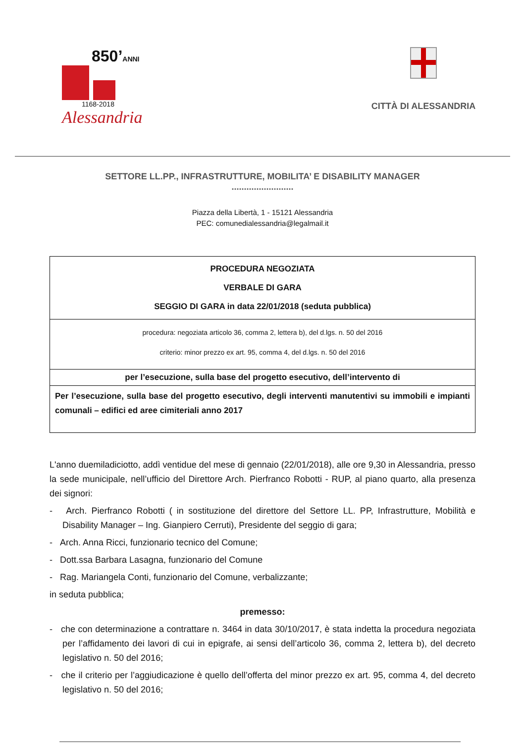850’ANNI
1168-2018
Alessandria
CITTÀ DI ALESSANDRIA
SETTORE LL.PP., INFRASTRUTTURE, MOBILITA’ E DISABILITY MANAGER
.........................
Piazza della Libertà, 1 - 15121 Alessandria
PEC: comunedialessandria@legalmail.it
| PROCEDURA NEGOZIATA VERBALE DI GARA SEGGIO DI GARA in data 22/01/2018 (seduta pubblica) |
| procedura: negoziata articolo 36, comma 2, lettera b), del d.lgs. n. 50 del 2016 criterio: minor prezzo ex art. 95, comma 4, del d.lgs. n. 50 del 2016 |
| per l’esecuzione, sulla base del progetto esecutivo, dell’intervento di |
| Per l’esecuzione, sulla base del progetto esecutivo, degli interventi manutentivi su immobili e impianti comunali – edifici ed aree cimiteriali anno 2017 |
L'anno duemiladiciotto, addì ventidue del mese di gennaio (22/01/2018), alle ore 9,30 in Alessandria, presso la sede municipale, nell’ufficio del Direttore Arch. Pierfranco Robotti - RUP, al piano quarto, alla presenza dei signori:
- Arch. Pierfranco Robotti ( in sostituzione del direttore del Settore LL. PP, Infrastrutture, Mobilità e Disability Manager – Ing. Gianpiero Cerruti), Presidente del seggio di gara;
- Arch. Anna Ricci, funzionario tecnico del Comune;
- Dott.ssa Barbara Lasagna, funzionario del Comune
- Rag. Mariangela Conti, funzionario del Comune, verbalizzante;
in seduta pubblica;
premesso:
- che con determinazione a contrattare n. 3464 in data 30/10/2017, è stata indetta la procedura negoziata per l’affidamento dei lavori di cui in epigrafe, ai sensi dell’articolo 36, comma 2, lettera b), del decreto legislativo n. 50 del 2016;
- che il criterio per l’aggiudicazione è quello dell’offerta del minor prezzo ex art. 95, comma 4, del decreto legislativo n. 50 del 2016;